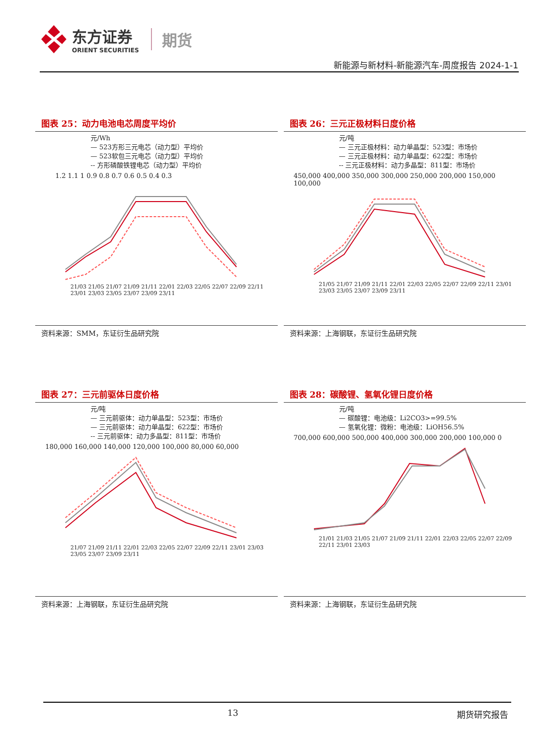东方证券
ORIENT SECURITIES
期货
新能源与新材料-新能源汽车-周度报告 2024-1-1
图表 25：动力电池电芯周度平均价
元/Wh
— 523方形三元电芯（动力型）平均价
— 523软包三元电芯（动力型）平均价
-- 方形磷酸铁锂电芯（动力型）平均价
1.2 1.1 1 0.9 0.8 0.7 0.6 0.5 0.4 0.3
21/03 21/05 21/07 21/09 21/11 22/01 22/03 22/05 22/07 22/09 22/11 23/01 23/03 23/05 23/07 23/09 23/11
资料来源：SMM，东证衍生品研究院
图表 26：三元正极材料日度价格
元/吨
— 三元正极材料：动力单晶型：523型：市场价
— 三元正极材料：动力单晶型：622型：市场价
-- 三元正极材料：动力多晶型：811型：市场价
450,000 400,000 350,000 300,000 250,000 200,000 150,000 100,000
21/05 21/07 21/09 21/11 22/01 22/03 22/05 22/07 22/09 22/11 23/01 23/03 23/05 23/07 23/09 23/11
资料来源：上海钢联，东证衍生品研究院
图表 27：三元前驱体日度价格
元/吨
— 三元前驱体：动力单晶型：523型：市场价
— 三元前驱体：动力单晶型：622型：市场价
-- 三元前驱体：动力多晶型：811型：市场价
180,000 160,000 140,000 120,000 100,000 80,000 60,000
21/07 21/09 21/11 22/01 22/03 22/05 22/07 22/09 22/11 23/01 23/03 23/05 23/07 23/09 23/11
资料来源：上海钢联，东证衍生品研究院
图表 28：碳酸锂、氢氧化锂日度价格
元/吨
— 碳酸锂：电池级：Li2CO3>=99.5%
— 氢氧化锂：微粉：电池级：LiOH56.5%
700,000 600,000 500,000 400,000 300,000 200,000 100,000 0
21/01 21/03 21/05 21/07 21/09 21/11 22/01 22/03 22/05 22/07 22/09 22/11 23/01 23/03
资料来源：上海钢联，东证衍生品研究院
13 期货研究报告